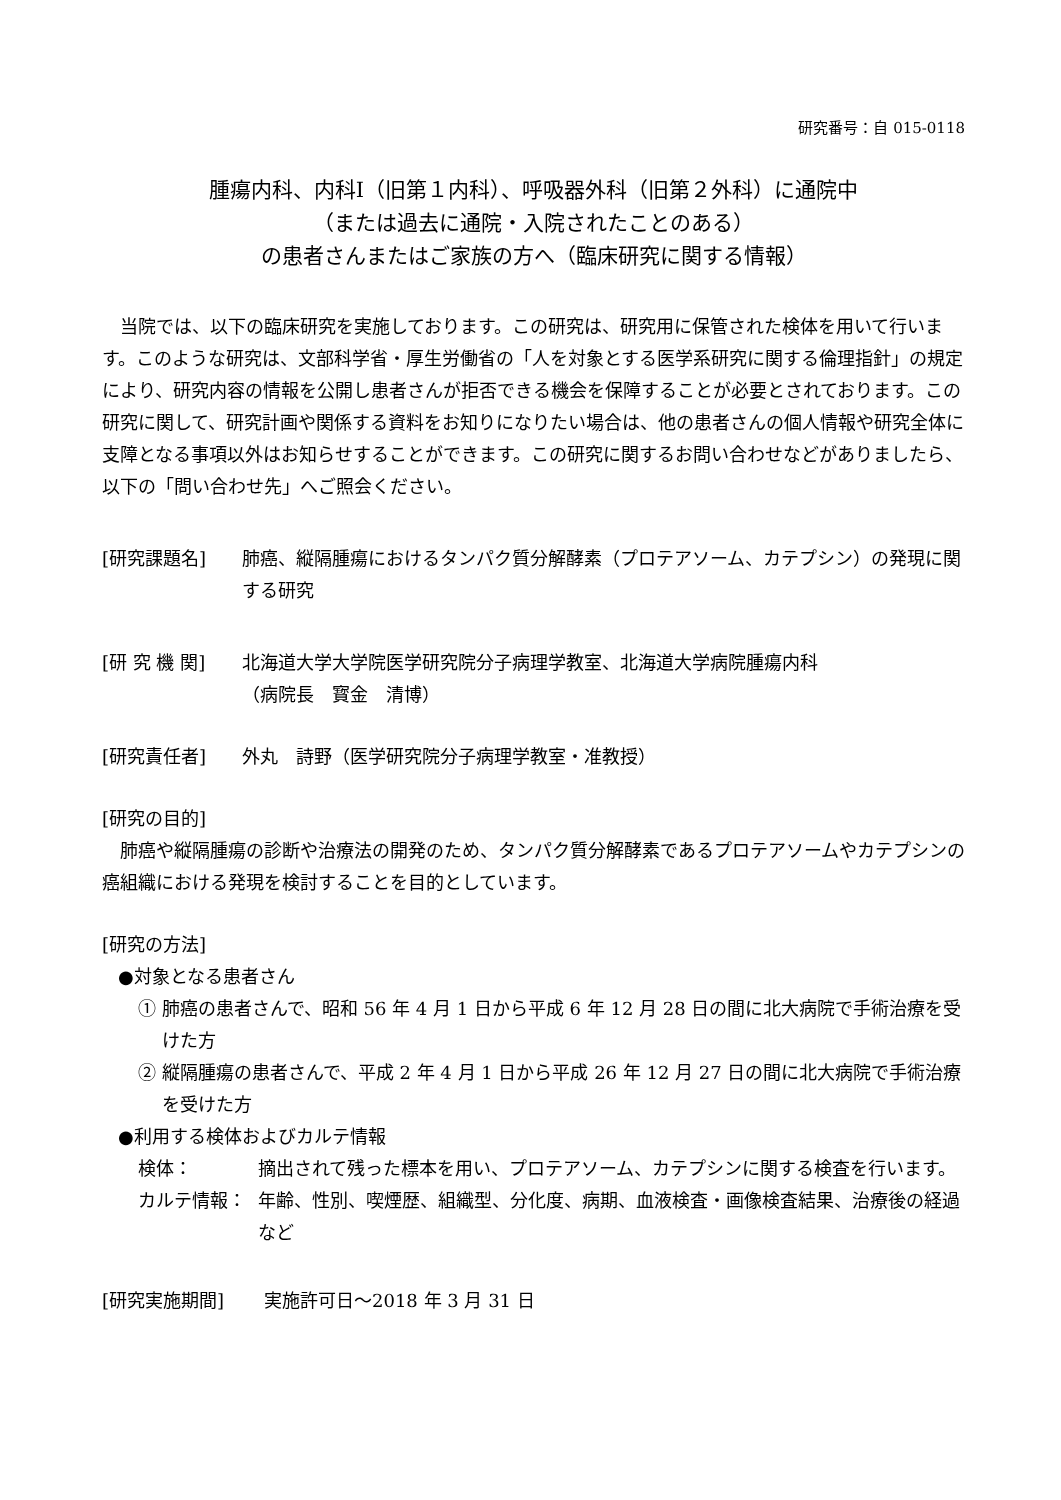研究番号：自 015-0118
腫瘍内科、内科Ⅰ（旧第１内科）、呼吸器外科（旧第２外科）に通院中
（または過去に通院・入院されたことのある）
の患者さんまたはご家族の方へ（臨床研究に関する情報）
当院では、以下の臨床研究を実施しております。この研究は、研究用に保管された検体を用いて行います。このような研究は、文部科学省・厚生労働省の「人を対象とする医学系研究に関する倫理指針」の規定により、研究内容の情報を公開し患者さんが拒否できる機会を保障することが必要とされております。この研究に関して、研究計画や関係する資料をお知りになりたい場合は、他の患者さんの個人情報や研究全体に支障となる事項以外はお知らせすることができます。この研究に関するお問い合わせなどがありましたら、以下の「問い合わせ先」へご照会ください。
[研究課題名] 肺癌、縦隔腫瘍におけるタンパク質分解酵素（プロテアソーム、カテプシン）の発現に関する研究
[研 究 機 関] 北海道大学大学院医学研究院分子病理学教室、北海道大学病院腫瘍内科
（病院長　寳金　清博）
[研究責任者] 外丸　詩野（医学研究院分子病理学教室・准教授）
[研究の目的]
肺癌や縦隔腫瘍の診断や治療法の開発のため、タンパク質分解酵素であるプロテアソームやカテプシンの癌組織における発現を検討することを目的としています。
[研究の方法]
●対象となる患者さん
① 肺癌の患者さんで、昭和 56 年 4 月 1 日から平成 6 年 12 月 28 日の間に北大病院で手術治療を受けた方
② 縦隔腫瘍の患者さんで、平成 2 年 4 月 1 日から平成 26 年 12 月 27 日の間に北大病院で手術治療を受けた方
●利用する検体およびカルテ情報
検体： 摘出されて残った標本を用い、プロテアソーム、カテプシンに関する検査を行います。
カルテ情報： 年齢、性別、喫煙歴、組織型、分化度、病期、血液検査・画像検査結果、治療後の経過など
[研究実施期間] 実施許可日～2018 年 3 月 31 日